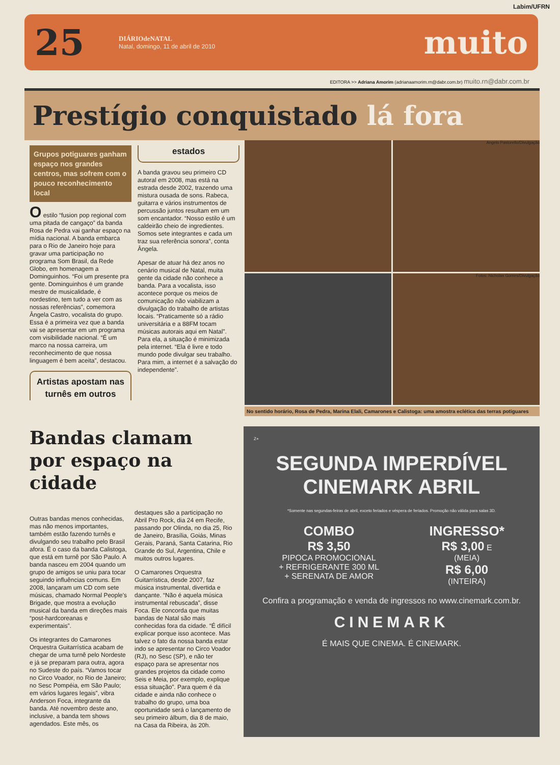Labim/UFRN
25
DIÁRIOdeNATAL
Natal, domingo, 11 de abril de 2010
muito
EDITORA >> Adriana Amorim (adrianaamorim.rn@dabr.com.br) muito.rn@dabr.com.br
Prestígio conquistado lá fora
Grupos potiguares ganham espaço nos grandes centros, mas sofrem com o pouco reconhecimento local
O estilo “fusion pop regional com uma pitada de cangaço” da banda Rosa de Pedra vai ganhar espaço na mídia nacional. A banda embarca para o Rio de Janeiro hoje para gravar uma participação no programa Som Brasil, da Rede Globo, em homenagem a Dominguinhos. “Foi um presente pra gente. Dominguinhos é um grande mestre de musicalidade, é nordestino, tem tudo a ver com as nossas referências”, comemora Ângela Castro, vocalista do grupo. Essa é a primeira vez que a banda vai se apresentar em um programa com visibilidade nacional. “É um marco na nossa carreira, um reconhecimento de que nossa linguagem é bem aceita”, destacou.
Artistas apostam nas turnês em outros estados
A banda gravou seu primeiro CD autoral em 2008, mas está na estrada desde 2002, trazendo uma mistura ousada de sons. Rabeca, guitarra e vários instrumentos de percussão juntos resultam em um som encantador. “Nosso estilo é um caldeirão cheio de ingredientes. Somos sete integrantes e cada um traz sua referência sonora”, conta Ângela.
Apesar de atuar há dez anos no cenário musical de Natal, muita gente da cidade não conhece a banda. Para a vocalista, isso acontece porque os meios de comunicação não viabilizam a divulgação do trabalho de artistas locais. “Praticamente só a rádio universitária e a 88FM tocam músicas autorais aqui em Natal”. Para ela, a situação é minimizada pela internet. “Ela é livre e todo mundo pode divulgar seu trabalho. Para mim, a internet é a salvação do independente”.
Angelo Pastorello/Divulgação
Fotos: Nicholas Gomes/Divulgação
No sentido horário, Rosa de Pedra, Marina Elali, Camarones e Calistoga: uma amostra eclética das terras potiguares
Bandas clamam por espaço na cidade
Outras bandas menos conhecidas, mas não menos importantes, também estão fazendo turnês e divulgando seu trabalho pelo Brasil afora. É o caso da banda Calistoga, que está em turnê por São Paulo. A banda nasceu em 2004 quando um grupo de amigos se uniu para tocar seguindo influências comuns. Em 2008, lançaram um CD com sete músicas, chamado Normal People's Brigade, que mostra a evolução musical da banda em direções mais “post-hardcoreanas e experimentais”.
Os integrantes do Camarones Orquestra Guitarrística acabam de chegar de uma turnê pelo Nordeste e já se preparam para outra, agora no Sudeste do país. “Vamos tocar no Circo Voador, no Rio de Janeiro; no Sesc Pompéia, em São Paulo; em vários lugares legais”, vibra Anderson Foca, integrante da banda. Até novembro deste ano, inclusive, a banda tem shows agendados. Este mês, os destaques são a participação no Abril Pro Rock, dia 24 em Recife, passando por Olinda, no dia 25, Rio de Janeiro, Brasília, Goiás, Minas Gerais, Paraná, Santa Catarina, Rio Grande do Sul, Argentina, Chile e muitos outros lugares.
O Camarones Orquestra Guitarrística, desde 2007, faz música instrumental, divertida e dançante. “Não é aquela música instrumental rebuscada”, disse Foca. Ele concorda que muitas bandas de Natal são mais conhecidas fora da cidade. “É difícil explicar porque isso acontece. Mas talvez o fato da nossa banda estar indo se apresentar no Circo Voador (RJ), no Sesc (SP), e não ter espaço para se apresentar nos grandes projetos da cidade como Seis e Meia, por exemplo, explique essa situação”. Para quem é da cidade e ainda não conhece o trabalho do grupo, uma boa oportunidade será o lançamento de seu primeiro álbum, dia 8 de maio, na Casa da Ribeira, às 20h.
Z+
SEGUNDA IMPERDÍVEL CINEMARK ABRIL
*Somente nas segundas-feiras de abril, exceto feriados e véspera de feriados. Promoção não válida para salas 3D.
COMBO
R$ 3,50
PIPOCA PROMOCIONAL
+ REFRIGERANTE 300 ML
+ SERENATA DE AMOR
INGRESSO*
R$ 3,00 E
(MEIA)
R$ 6,00
(INTEIRA)
Confira a programação e venda de ingressos no www.cinemark.com.br.
CINEMARK
É MAIS QUE CINEMA. É CINEMARK.